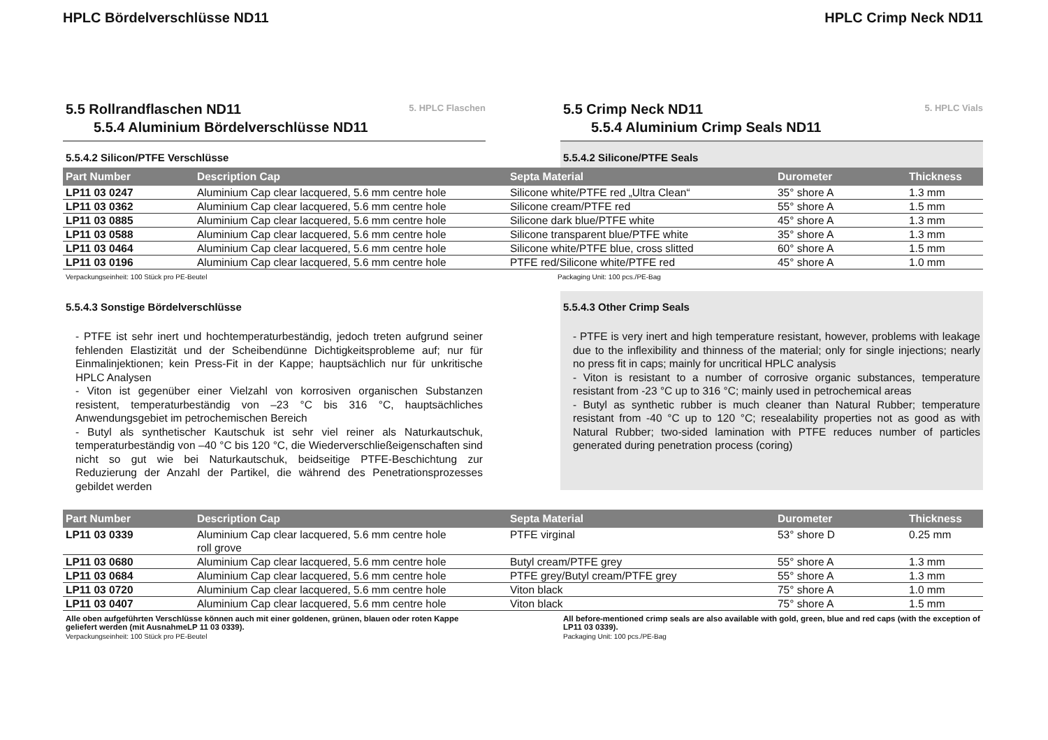HPLC Bördelverschlüsse ND11 HPLC Crimp Neck ND11
5.5 Rollrandflaschen ND11
5.5.4 Aluminium Bördelverschlüsse ND11
5. HPLC Flaschen
5.5.4.2 Silicon/PTFE Verschlüsse
5.5 Crimp Neck ND11
5.5.4 Aluminium Crimp Seals ND11
5. HPLC Vials
5.5.4.2 Silicone/PTFE Seals
| Part Number | Description Cap | Septa Material | Durometer | Thickness |
| --- | --- | --- | --- | --- |
| LP11 03 0247 | Aluminium Cap clear lacquered, 5.6 mm centre hole | Silicone white/PTFE red „Ultra Clean“ | 35° shore A | 1.3 mm |
| LP11 03 0362 | Aluminium Cap clear lacquered, 5.6 mm centre hole | Silicone cream/PTFE red | 55° shore A | 1.5 mm |
| LP11 03 0885 | Aluminium Cap clear lacquered, 5.6 mm centre hole | Silicone dark blue/PTFE white | 45° shore A | 1.3 mm |
| LP11 03 0588 | Aluminium Cap clear lacquered, 5.6 mm centre hole | Silicone transparent blue/PTFE white | 35° shore A | 1.3 mm |
| LP11 03 0464 | Aluminium Cap clear lacquered, 5.6 mm centre hole | Silicone white/PTFE blue, cross slitted | 60° shore A | 1.5 mm |
| LP11 03 0196 | Aluminium Cap clear lacquered, 5.6 mm centre hole | PTFE red/Silicone white/PTFE red | 45° shore A | 1.0 mm |
Verpackungseinheit: 100 Stück pro PE-Beutel Packaging Unit: 100 pcs./PE-Bag
5.5.4.3 Sonstige Bördelverschlüsse
- PTFE ist sehr inert und hochtemperaturbeständig, jedoch treten aufgrund seiner fehlenden Elastizität und der Scheibendünne Dichtigkeitsprobleme auf; nur für Einmalinjektionen; kein Press-Fit in der Kappe; hauptsächlich nur für unkritische HPLC Analysen
- Viton ist gegenüber einer Vielzahl von korrosiven organischen Substanzen resistent, temperaturbeständig von –23 °C bis 316 °C, hauptsächliches Anwendungsgebiet im petrochemischen Bereich
- Butyl als synthetischer Kautschuk ist sehr viel reiner als Naturkautschuk, temperaturbeständig von –40 °C bis 120 °C, die Wiederverschließeigenschaften sind nicht so gut wie bei Naturkautschuk, beidseitige PTFE-Beschichtung zur Reduzierung der Anzahl der Partikel, die während des Penetrationsprozesses gebildet werden
5.5.4.3 Other Crimp Seals
- PTFE is very inert and high temperature resistant, however, problems with leakage due to the inflexibility and thinness of the material; only for single injections; nearly no press fit in caps; mainly for uncritical HPLC analysis
- Viton is resistant to a number of corrosive organic substances, temperature resistant from -23 °C up to 316 °C; mainly used in petrochemical areas
- Butyl as synthetic rubber is much cleaner than Natural Rubber; temperature resistant from -40 °C up to 120 °C; resealability properties not as good as with Natural Rubber; two-sided lamination with PTFE reduces number of particles generated during penetration process (coring)
| Part Number | Description Cap | Septa Material | Durometer | Thickness |
| --- | --- | --- | --- | --- |
| LP11 03 0339 | Aluminium Cap clear lacquered, 5.6 mm centre hole roll grove | PTFE virginal | 53° shore D | 0.25 mm |
| LP11 03 0680 | Aluminium Cap clear lacquered, 5.6 mm centre hole | Butyl cream/PTFE grey | 55° shore A | 1.3 mm |
| LP11 03 0684 | Aluminium Cap clear lacquered, 5.6 mm centre hole | PTFE grey/Butyl cream/PTFE grey | 55° shore A | 1.3 mm |
| LP11 03 0720 | Aluminium Cap clear lacquered, 5.6 mm centre hole | Viton black | 75° shore A | 1.0 mm |
| LP11 03 0407 | Aluminium Cap clear lacquered, 5.6 mm centre hole | Viton black | 75° shore A | 1.5 mm |
Alle oben aufgeführten Verschlüsse können auch mit einer goldenen, grünen, blauen oder roten Kappe geliefert werden (mit AusnahmeLP 11 03 0339).
Verpackungseinheit: 100 Stück pro PE-Beutel
All before-mentioned crimp seals are also available with gold, green, blue and red caps (with the exception of LP11 03 0339).
Packaging Unit: 100 pcs./PE-Bag